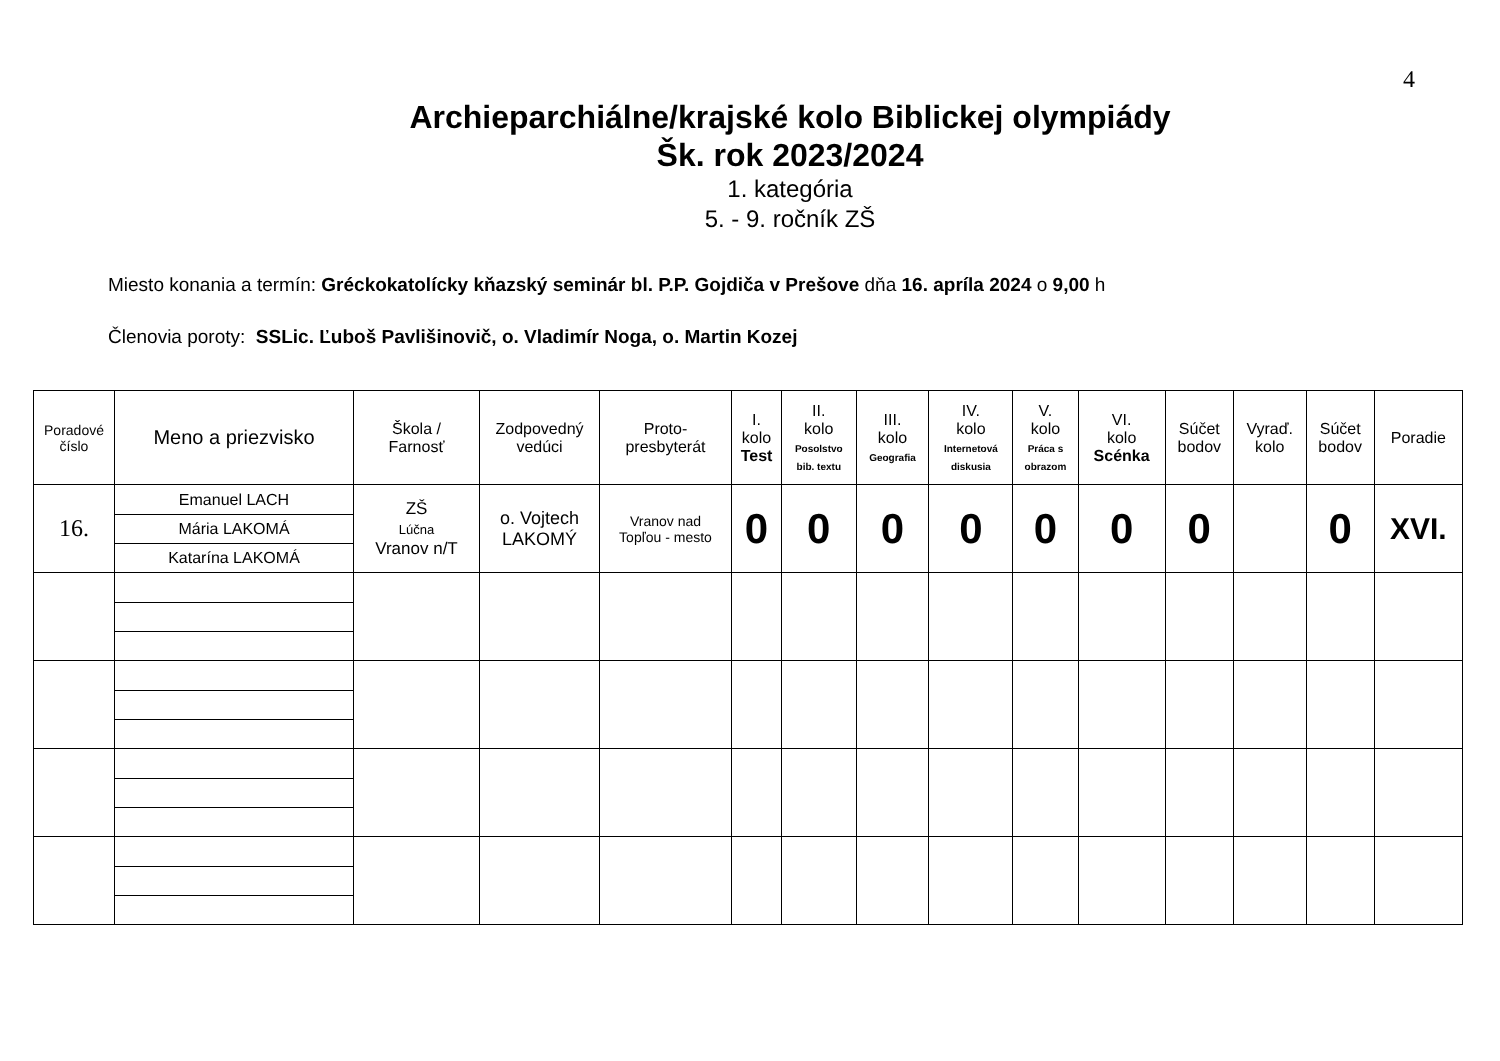4
Archieparchiálne/krajské kolo Biblickej olympiády
Šk. rok 2023/2024
1. kategória
5. - 9. ročník ZŠ
Miesto konania a termín: Gréckokatolícky kňazský seminár bl. P.P. Gojdiča v Prešove dňa 16. apríla 2024 o 9,00 h
Členovia poroty: SSLic. Ľuboš Pavlišinovič, o. Vladimír Noga, o. Martin Kozej
| Poradové číslo | Meno a priezvisko | Škola / Farnosť | Zodpovedný vedúci | Proto- presbyterát | I. kolo Test | II. kolo Posolstvo bib. textu | III. kolo Geografia | IV. kolo Internetová diskusia | V. kolo Práca s obrazom | VI. kolo Scénka | Súčet bodov | Vyraď. kolo | Súčet bodov | Poradie |
| --- | --- | --- | --- | --- | --- | --- | --- | --- | --- | --- | --- | --- | --- | --- |
| 16. | / Emanuel LACH / / Mária LAKOMÁ / / Katarína LAKOMÁ / | ZŠ Lúčna Vranov n/T | o. Vojtech LAKOMÝ | Vranov nad Topľou - mesto | 0 | 0 | 0 | 0 | 0 | 0 | 0 | | 0 | XVI. |